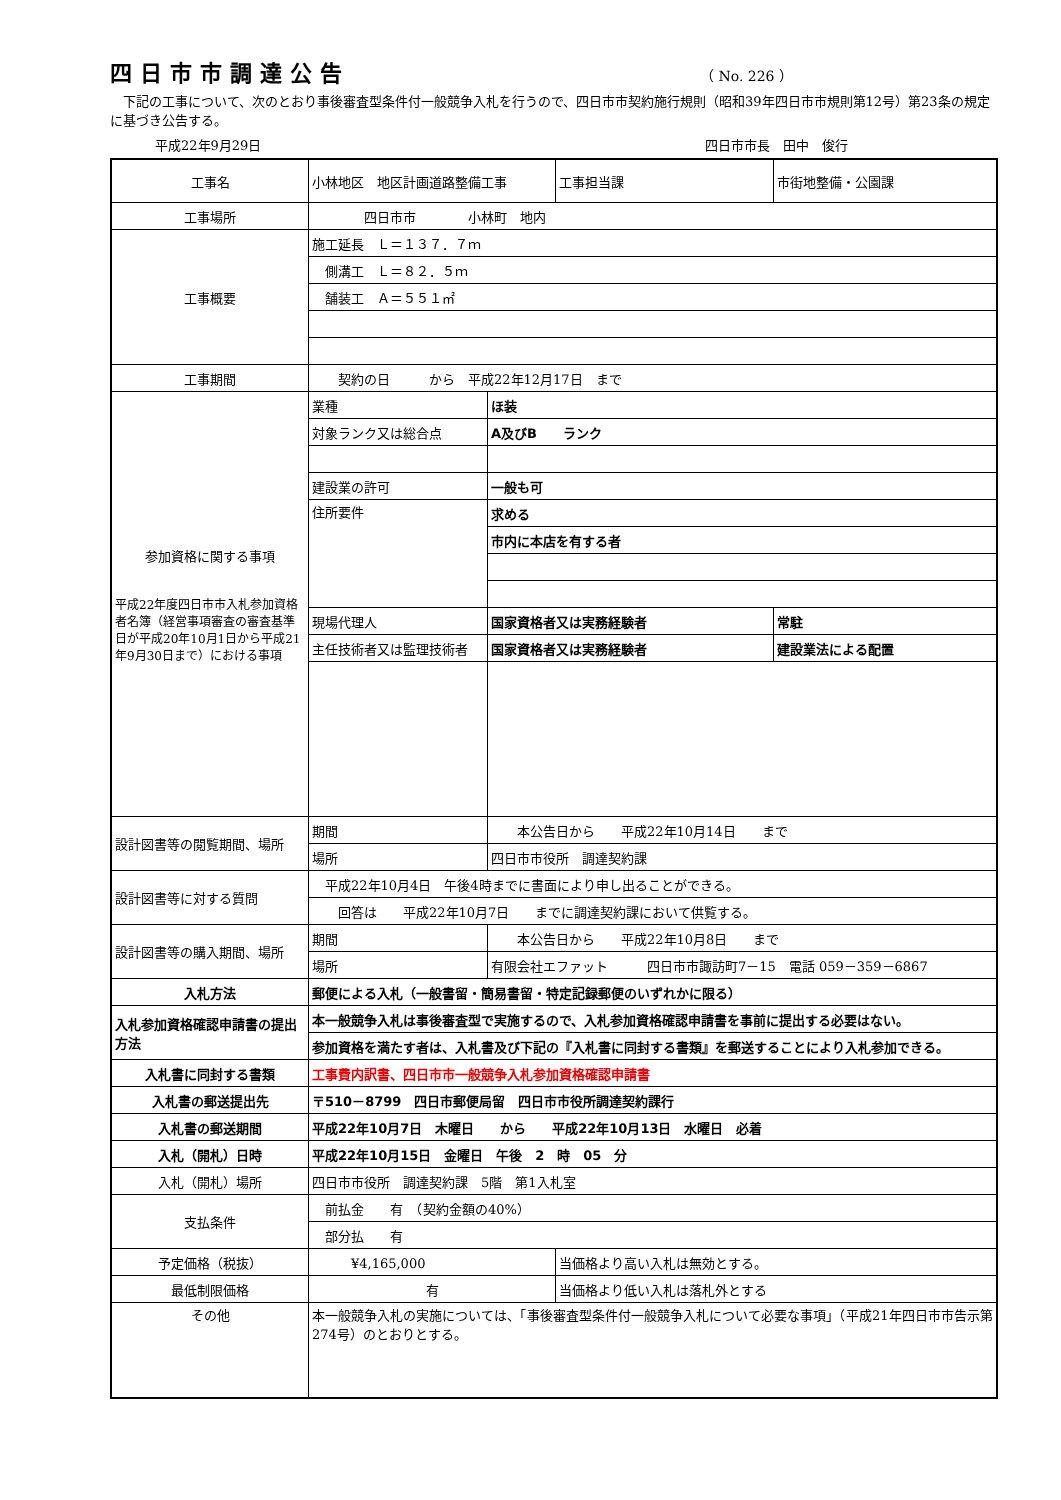四日市市調達公告
（ No. 226 ）
　下記の工事について、次のとおり事後審査型条件付一般競争入札を行うので、四日市市契約施行規則（昭和39年四日市市規則第12号）第23条の規定に基づき公告する。
平成22年9月29日 四日市市長　田中　俊行
| 工事名 | 小林地区 地区計画道路整備工事 | | 工事担当課 | 市街地整備・公園課 |
| 工事場所 | 四日市市 小林町 地内 | | | |
| 工事概要 | 施工延長 Ｌ＝１３７．７ｍ | | | |
| | 側溝工 Ｌ＝８２．５ｍ | | | |
| | 舗装工 Ａ＝５５１㎡ | | | |
| 工事期間 | 契約の日 から 平成22年12月17日 まで | | | |
| 参加資格に関する事項 平成22年度四日市市入札参加資格者名簿（経営事項審査の審査基準日が平成20年10月1日から平成21年9月30日まで）における事項 | 業種 | ほ装 | | |
| | 対象ランク又は総合点 | A及びB ランク | | |
| | 建設業の許可 | 一般も可 | | |
| | 住所要件 | 求める | | |
| | | 市内に本店を有する者 | | |
| | 現場代理人 | 国家資格者又は実務経験者 | | 常駐 |
| | 主任技術者又は監理技術者 | 国家資格者又は実務経験者 | | 建設業法による配置 |
| 設計図書等の閲覧期間、場所 | 期間 | 本公告日から 平成22年10月14日 まで | | |
| | 場所 | 四日市市役所 調達契約課 | | |
| 設計図書等に対する質問 | 平成22年10月4日 午後4時までに書面により申し出ることができる。 | | | |
| | 回答は 平成22年10月7日 までに調達契約課において供覧する。 | | | |
| 設計図書等の購入期間、場所 | 期間 | 本公告日から 平成22年10月8日 まで | | |
| | 場所 | 有限会社エファット 四日市市諏訪町7－15 電話 059－359－6867 | | |
| 入札方法 | 郵便による入札（一般書留・簡易書留・特定記録郵便のいずれかに限る） | | | |
| 入札参加資格確認申請書の提出方法 | 本一般競争入札は事後審査型で実施するので、入札参加資格確認申請書を事前に提出する必要はない。 | | | |
| | 参加資格を満たす者は、入札書及び下記の『入札書に同封する書類』を郵送することにより入札参加できる。 | | | |
| 入札書に同封する書類 | 工事費内訳書、四日市市一般競争入札参加資格確認申請書 | | | |
| 入札書の郵送提出先 | 〒510－8799 四日市郵便局留 四日市市役所調達契約課行 | | | |
| 入札書の郵送期間 | 平成22年10月7日 木曜日 から 平成22年10月13日 水曜日 必着 | | | |
| 入札（開札）日時 | 平成22年10月15日 金曜日 午後 2 時 05 分 | | | |
| 入札（開札）場所 | 四日市市役所 調達契約課 5階 第1入札室 | | | |
| 支払条件 | 前払金 有 （契約金額の40%） | | | |
| | 部分払 有 | | | |
| 予定価格（税抜） | ¥4,165,000 | | 当価格より高い入札は無効とする。 | |
| 最低制限価格 | 有 | | 当価格より低い入札は落札外とする | |
| その他 | 本一般競争入札の実施については、「事後審査型条件付一般競争入札について必要な事項」（平成21年四日市市告示第274号）のとおりとする。 | | | |